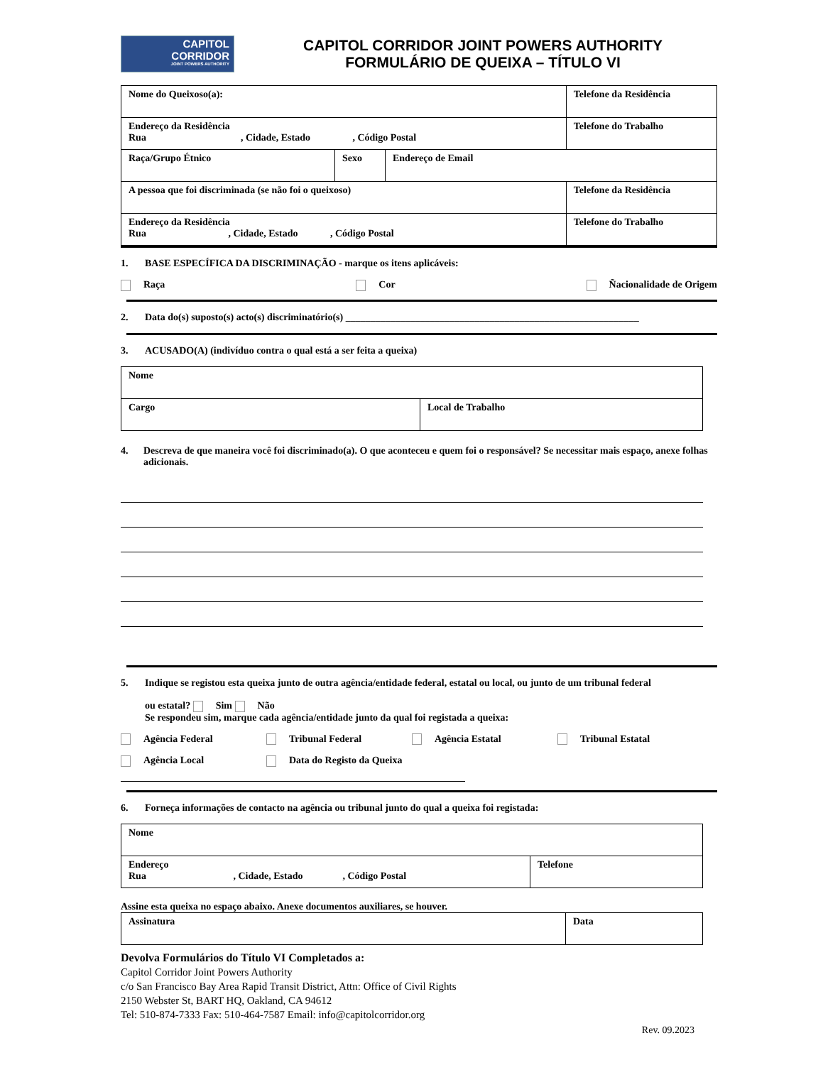CAPITOL
CORRIDOR
JOINT POWERS AUTHORITY
CAPITOL CORRIDOR JOINT POWERS AUTHORITY
FORMULÁRIO DE QUEIXA – TÍTULO VI
| Nome do Queixoso(a): | | | Telefone da Residência |
| Endereço da Residência Rua , Cidade, Estado , Código Postal | | | Telefone do Trabalho |
| Raça/Grupo Étnico | Sexo | Endereço de Email | |
| A pessoa que foi discriminada (se não foi o queixoso) | | | Telefone da Residência |
| Endereço da Residência Rua , Cidade, Estado , Código Postal | | | Telefone do Trabalho |
1. BASE ESPECÍFICA DA DISCRIMINAÇÃO - marque os itens aplicáveis:
Raça Cor Ñacionalidade de Origem
2. Data do(s) suposto(s) acto(s) discriminatório(s) ___________________________________________________________
3. ACUSADO(A) (indivíduo contra o qual está a ser feita a queixa)
| Nome | |
| Cargo | Local de Trabalho |
4. Descreva de que maneira você foi discriminado(a). O que aconteceu e quem foi o responsável? Se necessitar mais espaço, anexe folhas adicionais.
5. Indique se registou esta queixa junto de outra agência/entidade federal, estatal ou local, ou junto de um tribunal federal
ou estatal? Sim Não
Se respondeu sim, marque cada agência/entidade junto da qual foi registada a queixa:
Agência Federal Tribunal Federal Agência Estatal Tribunal Estatal Agência Local Data do Registo da Queixa
6. Forneça informações de contacto na agência ou tribunal junto do qual a queixa foi registada:
| Nome | |
| Endereço Rua , Cidade, Estado , Código Postal | Telefone |
Assine esta queixa no espaço abaixo. Anexe documentos auxiliares, se houver.
| Assinatura | Data |
Devolva Formulários do Título VI Completados a:
Capitol Corridor Joint Powers Authority
c/o San Francisco Bay Area Rapid Transit District, Attn: Office of Civil Rights
2150 Webster St, BART HQ, Oakland, CA 94612
Tel: 510-874-7333 Fax: 510-464-7587 Email: info@capitolcorridor.org
Rev. 09.2023